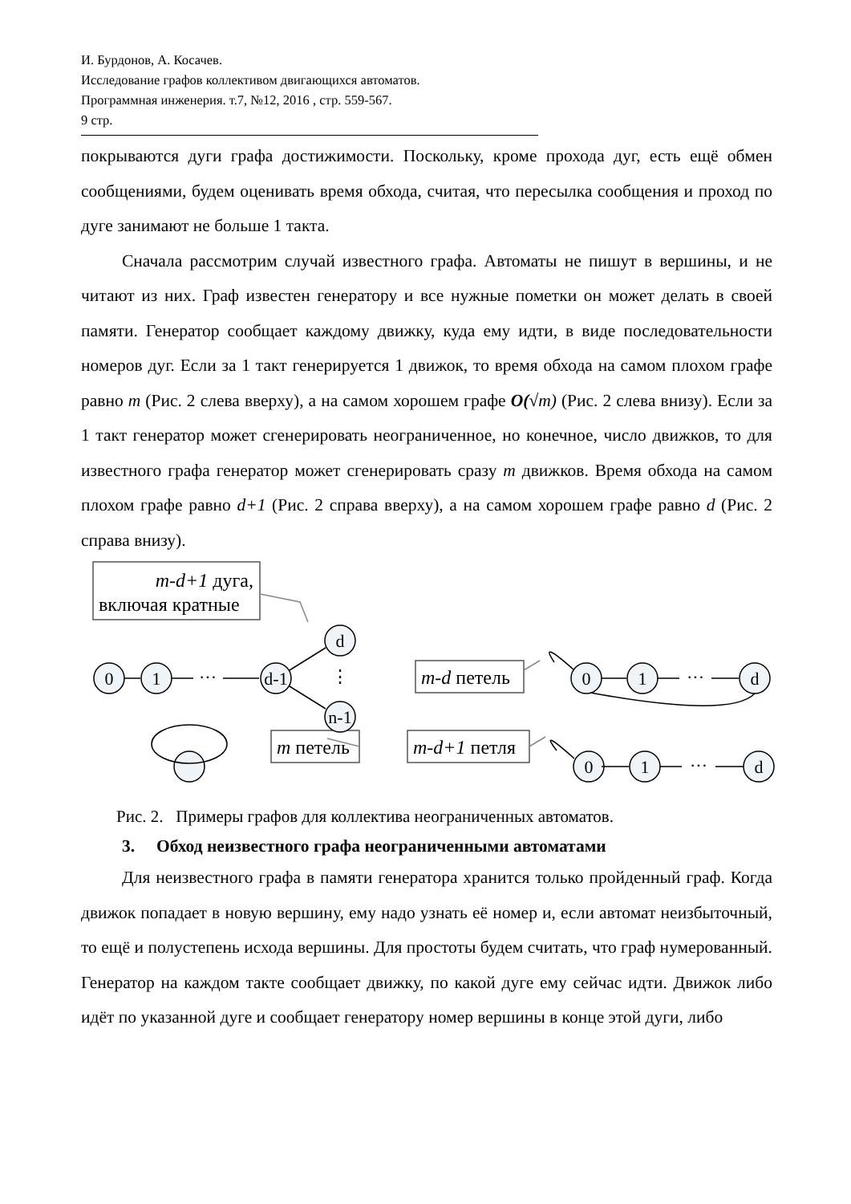И. Бурдонов, А. Косачев.
Исследование графов коллективом двигающихся автоматов.
Программная инженерия. т.7, №12, 2016 , стр. 559-567.
9 стр.
покрываются дуги графа достижимости. Поскольку, кроме прохода дуг, есть ещё обмен сообщениями, будем оценивать время обхода, считая, что пересылка сообщения и проход по дуге занимают не больше 1 такта.
Сначала рассмотрим случай известного графа. Автоматы не пишут в вершины, и не читают из них. Граф известен генератору и все нужные пометки он может делать в своей памяти. Генератор сообщает каждому движку, куда ему идти, в виде последовательности номеров дуг. Если за 1 такт генерируется 1 движок, то время обхода на самом плохом графе равно m (Рис. 2 слева вверху), а на самом хорошем графе O(√m) (Рис. 2 слева внизу). Если за 1 такт генератор может сгенерировать неограниченное, но конечное, число движков, то для известного графа генератор может сгенерировать сразу m движков. Время обхода на самом плохом графе равно d+1 (Рис. 2 справа вверху), а на самом хорошем графе равно d (Рис. 2 справа внизу).
0
1
···
d-1
d
⋮
n-1
0
1
···
d
0
1
···
d
m-d+1 дуга,
включая кратные
m-d петель
m петель
m-d+1 петля
Рис. 2. Примеры графов для коллектива неограниченных автоматов.
3. Обход неизвестного графа неограниченными автоматами
Для неизвестного графа в памяти генератора хранится только пройденный граф. Когда движок попадает в новую вершину, ему надо узнать её номер и, если автомат неизбыточный, то ещё и полустепень исхода вершины. Для простоты будем считать, что граф нумерованный. Генератор на каждом такте сообщает движку, по какой дуге ему сейчас идти. Движок либо идёт по указанной дуге и сообщает генератору номер вершины в конце этой дуги, либо